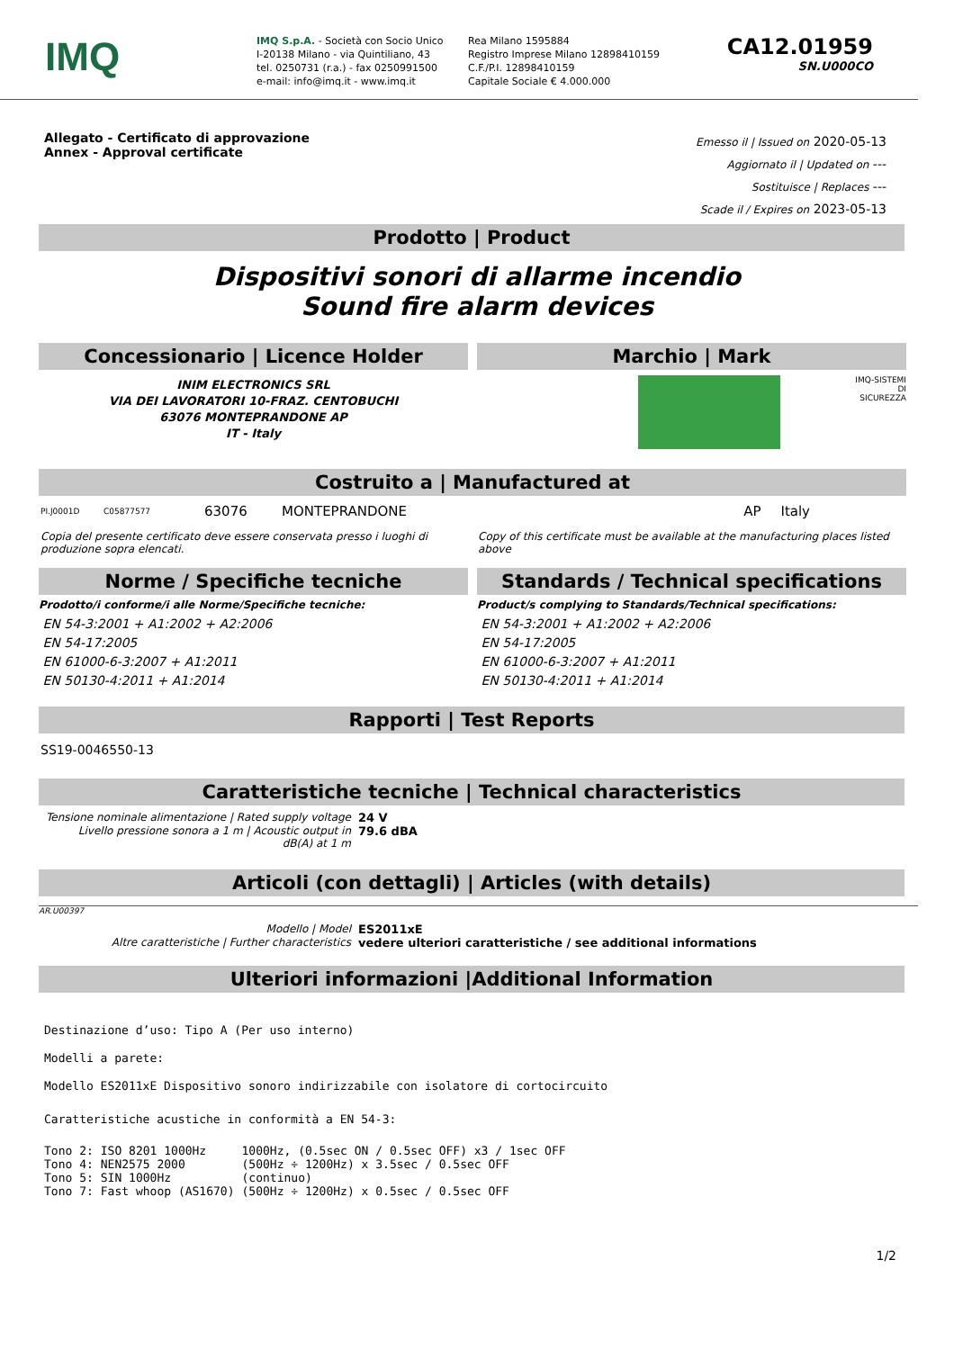IMQ
IMQ S.p.A. - Società con Socio Unico
I-20138 Milano - via Quintiliano, 43
tel. 0250731 (r.a.) - fax 0250991500
e-mail: info@imq.it - www.imq.it
Rea Milano 1595884
Registro Imprese Milano 12898410159
C.F./P.I. 12898410159
Capitale Sociale € 4.000.000
CA12.01959
SN.U000CO
Allegato - Certificato di approvazione
Annex - Approval certificate
Emesso il | Issued on 2020-05-13
Aggiornato il | Updated on ---
Sostituisce | Replaces ---
Scade il / Expires on 2023-05-13
Prodotto | Product
Dispositivi sonori di allarme incendio
Sound fire alarm devices
Concessionario | Licence Holder
INIM ELECTRONICS SRL
VIA DEI LAVORATORI 10-FRAZ. CENTOBUCHI
63076 MONTEPRANDONE AP
IT - Italy
Marchio | Mark
IMQ-SISTEMI DI SICUREZZA
Costruito a | Manufactured at
PI.J0001D C05877577 63076 MONTEPRANDONE AP Italy
Copia del presente certificato deve essere conservata presso i luoghi di produzione sopra elencati.
Copy of this certificate must be available at the manufacturing places listed above
Norme / Specifiche tecniche
Prodotto/i conforme/i alle Norme/Specifiche tecniche:
EN 54-3:2001 + A1:2002 + A2:2006
EN 54-17:2005
EN 61000-6-3:2007 + A1:2011
EN 50130-4:2011 + A1:2014
Standards / Technical specifications
Product/s complying to Standards/Technical specifications:
EN 54-3:2001 + A1:2002 + A2:2006
EN 54-17:2005
EN 61000-6-3:2007 + A1:2011
EN 50130-4:2011 + A1:2014
Rapporti | Test Reports
SS19-0046550-13
Caratteristiche tecniche | Technical characteristics
| Tensione nominale alimentazione / Rated supply voltage | 24 V |
| Livello pressione sonora a 1 m / Acoustic output in dB(A) at 1 m | 79.6 dBA |
Articoli (con dettagli) | Articles (with details)
AR.U00397
| Modello / Model | ES2011xE |
| Altre caratteristiche / Further characteristics | vedere ulteriori caratteristiche / see additional informations |
Ulteriori informazioni |Additional Information
Destinazione d’uso: Tipo A (Per uso interno)
Modelli a parete:
Modello ES2011xE Dispositivo sonoro indirizzabile con isolatore di cortocircuito
Caratteristiche acustiche in conformità a EN 54-3:
| Tono 2: | ISO 8201 1000Hz | 1000Hz, (0.5sec ON / 0.5sec OFF) x3 / 1sec OFF |
| Tono 4: | NEN2575 2000 | (500Hz ÷ 1200Hz) x 3.5sec / 0.5sec OFF |
| Tono 5: | SIN 1000Hz | (continuo) |
| Tono 7: | Fast whoop (AS1670) | (500Hz ÷ 1200Hz) x 0.5sec / 0.5sec OFF |
1/2